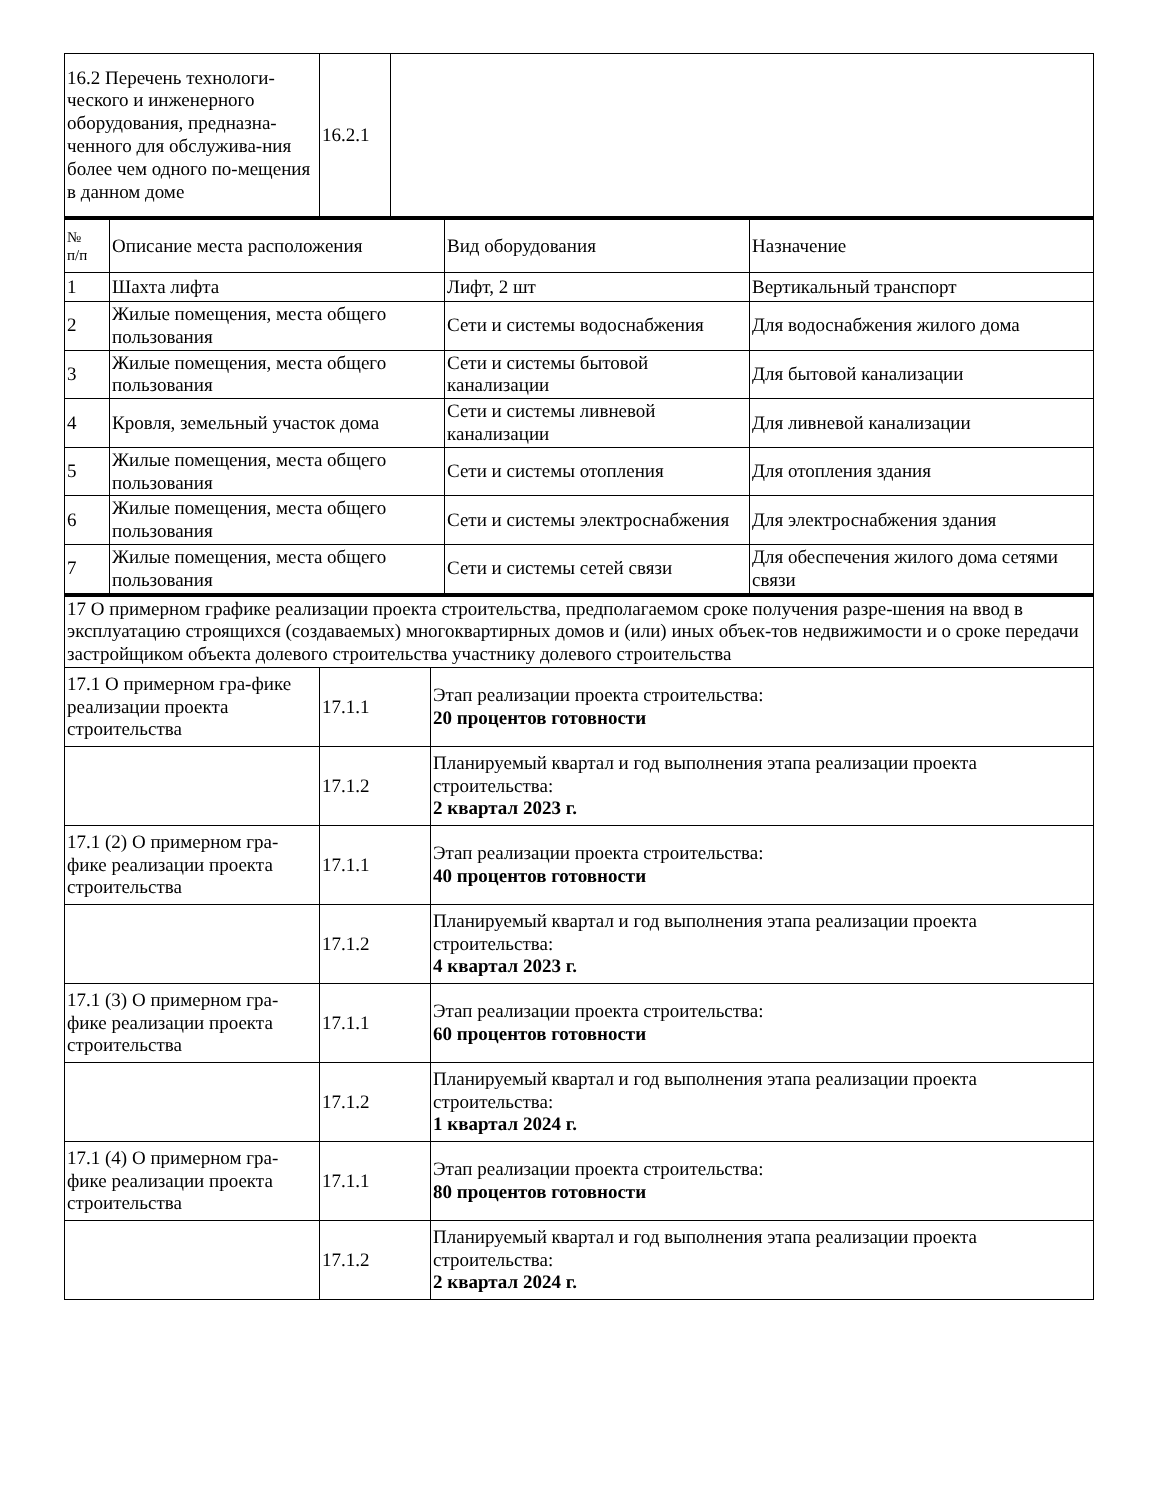| 16.2 Перечень технологи-ческого и инженерного оборудования, предназна-ченного для обслужива-ния более чем одного по-мещения в данном доме | 16.2.1 | |
| № п/п | Описание места расположения | Вид оборудования | Назначение |
| --- | --- | --- | --- |
| 1 | Шахта лифта | Лифт, 2 шт | Вертикальный транспорт |
| 2 | Жилые помещения, места общего пользования | Сети и системы водоснабжения | Для водоснабжения жилого дома |
| 3 | Жилые помещения, места общего пользования | Сети и системы бытовой канализации | Для бытовой канализации |
| 4 | Кровля, земельный участок дома | Сети и системы ливневой канализации | Для ливневой канализации |
| 5 | Жилые помещения, места общего пользования | Сети и системы отопления | Для отопления здания |
| 6 | Жилые помещения, места общего пользования | Сети и системы электроснабжения | Для электроснабжения здания |
| 7 | Жилые помещения, места общего пользования | Сети и системы сетей связи | Для обеспечения жилого дома сетями связи |
| 17 О примерном графике реализации проекта строительства, предполагаемом сроке получения разре-шения на ввод в эксплуатацию строящихся (создаваемых) многоквартирных домов и (или) иных объек-тов недвижимости и о сроке передачи застройщиком объекта долевого строительства участнику долевого строительства | | |
| 17.1 О примерном гра-фике реализации проекта строительства | 17.1.1 | Этап реализации проекта строительства: 20 процентов готовности |
| | 17.1.2 | Планируемый квартал и год выполнения этапа реализации проекта строительства: 2 квартал 2023 г. |
| 17.1 (2) О примерном гра-фике реализации проекта строительства | 17.1.1 | Этап реализации проекта строительства: 40 процентов готовности |
| | 17.1.2 | Планируемый квартал и год выполнения этапа реализации проекта строительства: 4 квартал 2023 г. |
| 17.1 (3) О примерном гра-фике реализации проекта строительства | 17.1.1 | Этап реализации проекта строительства: 60 процентов готовности |
| | 17.1.2 | Планируемый квартал и год выполнения этапа реализации проекта строительства: 1 квартал 2024 г. |
| 17.1 (4) О примерном гра-фике реализации проекта строительства | 17.1.1 | Этап реализации проекта строительства: 80 процентов готовности |
| | 17.1.2 | Планируемый квартал и год выполнения этапа реализации проекта строительства: 2 квартал 2024 г. |